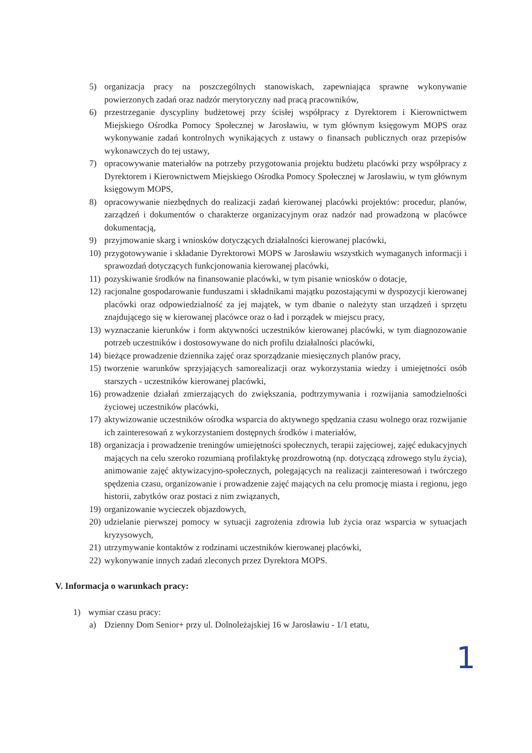5) organizacja pracy na poszczególnych stanowiskach, zapewniająca sprawne wykonywanie powierzonych zadań oraz nadzór merytoryczny nad pracą pracowników,
6) przestrzeganie dyscypliny budżetowej przy ścisłej współpracy z Dyrektorem i Kierownictwem Miejskiego Ośrodka Pomocy Społecznej w Jarosławiu, w tym głównym księgowym MOPS oraz wykonywanie zadań kontrolnych wynikających z ustawy o finansach publicznych oraz przepisów wykonawczych do tej ustawy,
7) opracowywanie materiałów na potrzeby przygotowania projektu budżetu placówki przy współpracy z Dyrektorem i Kierownictwem Miejskiego Ośrodka Pomocy Społecznej w Jarosławiu, w tym głównym księgowym MOPS,
8) opracowywanie niezbędnych do realizacji zadań kierowanej placówki projektów: procedur, planów, zarządzeń i dokumentów o charakterze organizacyjnym oraz nadzór nad prowadzoną w placówce dokumentacją,
9) przyjmowanie skarg i wniosków dotyczących działalności kierowanej placówki,
10) przygotowywanie i składanie Dyrektorowi MOPS w Jarosławiu wszystkich wymaganych informacji i sprawozdań dotyczących funkcjonowania kierowanej placówki,
11) pozyskiwanie środków na finansowanie placówki, w tym pisanie wniosków o dotacje,
12) racjonalne gospodarowanie funduszami i składnikami majątku pozostającymi w dyspozycji kierowanej placówki oraz odpowiedzialność za jej majątek, w tym dbanie o należyty stan urządzeń i sprzętu znajdującego się w kierowanej placówce oraz o ład i porządek w miejscu pracy,
13) wyznaczanie kierunków i form aktywności uczestników kierowanej placówki, w tym diagnozowanie potrzeb uczestników i dostosowywane do nich profilu działalności placówki,
14) bieżące prowadzenie dziennika zajęć oraz sporządzanie miesięcznych planów pracy,
15) tworzenie warunków sprzyjających samorealizacji oraz wykorzystania wiedzy i umiejętności osób starszych - uczestników kierowanej placówki,
16) prowadzenie działań zmierzających do zwiększania, podtrzymywania i rozwijania samodzielności życiowej uczestników placówki,
17) aktywizowanie uczestników ośrodka wsparcia do aktywnego spędzania czasu wolnego oraz rozwijanie ich zainteresowań z wykorzystaniem dostępnych środków i materiałów,
18) organizacja i prowadzenie treningów umiejętności społecznych, terapii zajęciowej, zajęć edukacyjnych mających na celu szeroko rozumianą profilaktykę prozdrowotną (np. dotyczącą zdrowego stylu życia), animowanie zajęć aktywizacyjno-społecznych, polegających na realizacji zainteresowań i twórczego spędzenia czasu, organizowanie i prowadzenie zajęć mających na celu promocję miasta i regionu, jego historii, zabytków oraz postaci z nim związanych,
19) organizowanie wycieczek objazdowych,
20) udzielanie pierwszej pomocy w sytuacji zagrożenia zdrowia lub życia oraz wsparcia w sytuacjach kryzysowych,
21) utrzymywanie kontaktów z rodzinami uczestników kierowanej placówki,
22) wykonywanie innych zadań zleconych przez Dyrektora MOPS.
V. Informacja o warunkach pracy:
1) wymiar czasu pracy:
a) Dzienny Dom Senior+ przy ul. Dolnoleżajskiej 16 w Jarosławiu - 1/1 etatu,
1